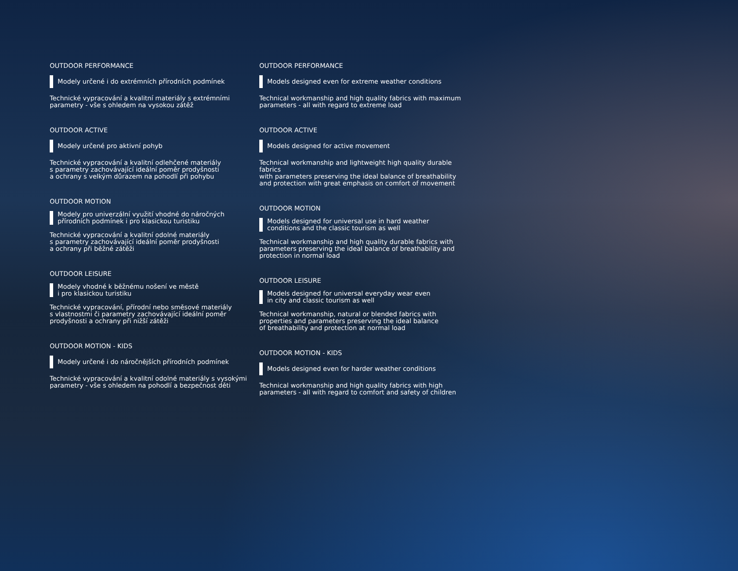OUTDOOR PERFORMANCE
Modely určené i do extrémních přírodních podmínek
Technické vypracování a kvalitní materiály s extrémními
parametry - vše s ohledem na vysokou zátěž
OUTDOOR ACTIVE
Modely určené pro aktivní pohyb
Technické vypracování a kvalitní odlehčené materiály
s parametry zachovávající ideální poměr prodyšnosti
a ochrany s velkým důrazem na pohodlí při pohybu
OUTDOOR MOTION
Modely pro univerzální využití vhodné do náročných
přírodních podmínek i pro klasickou turistiku
Technické vypracování a kvalitní odolné materiály
s parametry zachovávající ideální poměr prodyšnosti
a ochrany při běžné zátěži
OUTDOOR LEISURE
Modely vhodné k běžnému nošení ve městě
i pro klasickou turistiku
Technické vypracování, přírodní nebo směsové materiály
s vlastnostmi či parametry zachovávající ideální poměr
prodyšnosti a ochrany při nižší zátěži
OUTDOOR MOTION - KIDS
Modely určené i do náročnějších přírodních podmínek
Technické vypracování a kvalitní odolné materiály s vysokými
parametry - vše s ohledem na pohodlí a bezpečnost děti
OUTDOOR PERFORMANCE
Models designed even for extreme weather conditions
Technical workmanship and high quality fabrics with maximum
parameters - all with regard to extreme load
OUTDOOR ACTIVE
Models designed for active movement
Technical workmanship and lightweight high quality durable fabrics
with parameters preserving the ideal balance of breathability
and protection with great emphasis on comfort of movement
OUTDOOR MOTION
Models designed for universal use in hard weather
conditions and the classic tourism as well
Technical workmanship and high quality durable fabrics with
parameters preserving the ideal balance of breathability and
protection in normal load
OUTDOOR LEISURE
Models designed for universal everyday wear even
in city and classic tourism as well
Technical workmanship, natural or blended fabrics with
properties and parameters preserving the ideal balance
of breathability and protection at normal load
OUTDOOR MOTION - KIDS
Models designed even for harder weather conditions
Technical workmanship and high quality fabrics with high
parameters - all with regard to comfort and safety of children